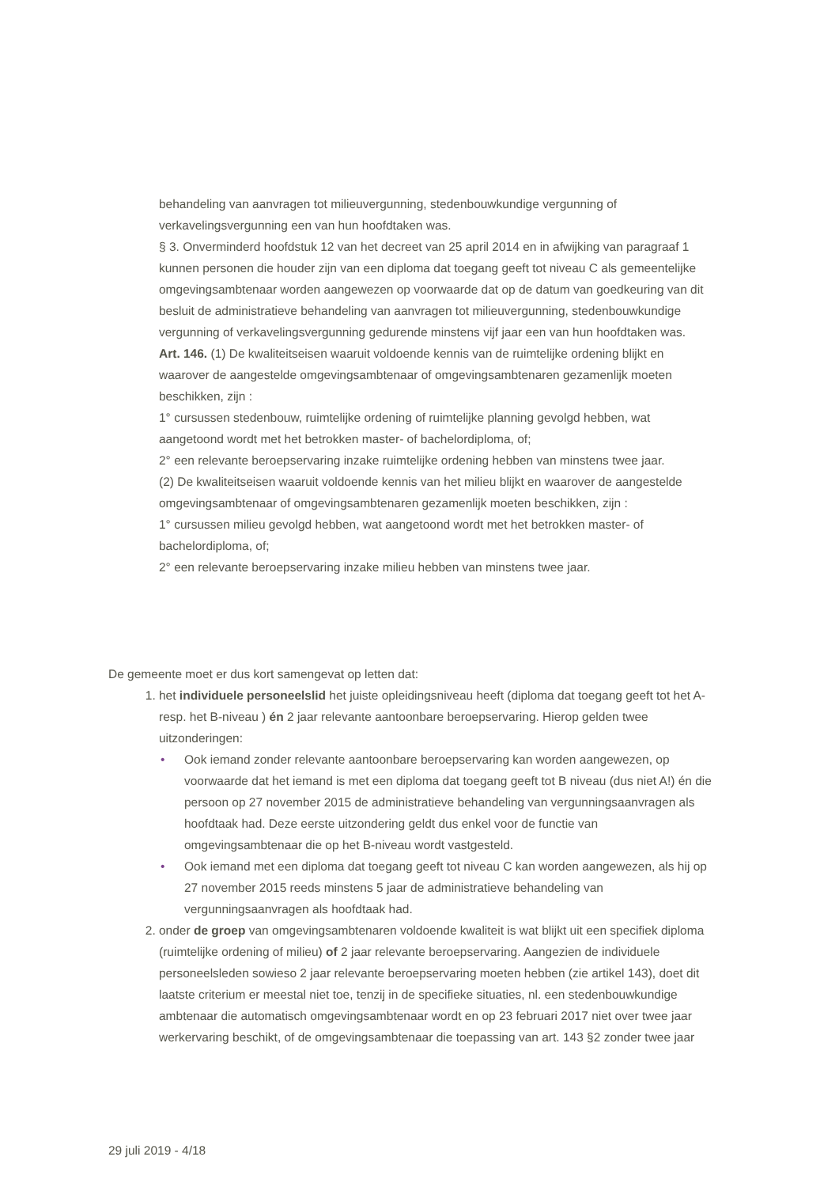behandeling van aanvragen tot milieuvergunning, stedenbouwkundige vergunning of verkavelingsvergunning een van hun hoofdtaken was.
§ 3. Onverminderd hoofdstuk 12 van het decreet van 25 april 2014 en in afwijking van paragraaf 1 kunnen personen die houder zijn van een diploma dat toegang geeft tot niveau C als gemeentelijke omgevingsambtenaar worden aangewezen op voorwaarde dat op de datum van goedkeuring van dit besluit de administratieve behandeling van aanvragen tot milieuvergunning, stedenbouwkundige vergunning of verkavelingsvergunning gedurende minstens vijf jaar een van hun hoofdtaken was.
Art. 146. (1) De kwaliteitseisen waaruit voldoende kennis van de ruimtelijke ordening blijkt en waarover de aangestelde omgevingsambtenaar of omgevingsambtenaren gezamenlijk moeten beschikken, zijn :
1° cursussen stedenbouw, ruimtelijke ordening of ruimtelijke planning gevolgd hebben, wat aangetoond wordt met het betrokken master- of bachelordiploma, of;
2° een relevante beroepservaring inzake ruimtelijke ordening hebben van minstens twee jaar.
(2) De kwaliteitseisen waaruit voldoende kennis van het milieu blijkt en waarover de aangestelde omgevingsambtenaar of omgevingsambtenaren gezamenlijk moeten beschikken, zijn :
1° cursussen milieu gevolgd hebben, wat aangetoond wordt met het betrokken master- of bachelordiploma, of;
2° een relevante beroepservaring inzake milieu hebben van minstens twee jaar.
De gemeente moet er dus kort samengevat op letten dat:
1. het individuele personeelslid het juiste opleidingsniveau heeft (diploma dat toegang geeft tot het A- resp. het B-niveau ) én 2 jaar relevante aantoonbare beroepservaring. Hierop gelden twee uitzonderingen:
• Ook iemand zonder relevante aantoonbare beroepservaring kan worden aangewezen, op voorwaarde dat het iemand is met een diploma dat toegang geeft tot B niveau (dus niet A!) én die persoon op 27 november 2015 de administratieve behandeling van vergunningsaanvragen als hoofdtaak had. Deze eerste uitzondering geldt dus enkel voor de functie van omgevingsambtenaar die op het B-niveau wordt vastgesteld.
• Ook iemand met een diploma dat toegang geeft tot niveau C kan worden aangewezen, als hij op 27 november 2015 reeds minstens 5 jaar de administratieve behandeling van vergunningsaanvragen als hoofdtaak had.
2. onder de groep van omgevingsambtenaren voldoende kwaliteit is wat blijkt uit een specifiek diploma (ruimtelijke ordening of milieu) of 2 jaar relevante beroepservaring. Aangezien de individuele personeelsleden sowieso 2 jaar relevante beroepservaring moeten hebben (zie artikel 143), doet dit laatste criterium er meestal niet toe, tenzij in de specifieke situaties, nl. een stedenbouwkundige ambtenaar die automatisch omgevingsambtenaar wordt en op 23 februari 2017 niet over twee jaar werkervaring beschikt, of de omgevingsambtenaar die toepassing van art. 143 §2 zonder twee jaar
29 juli 2019 - 4/18